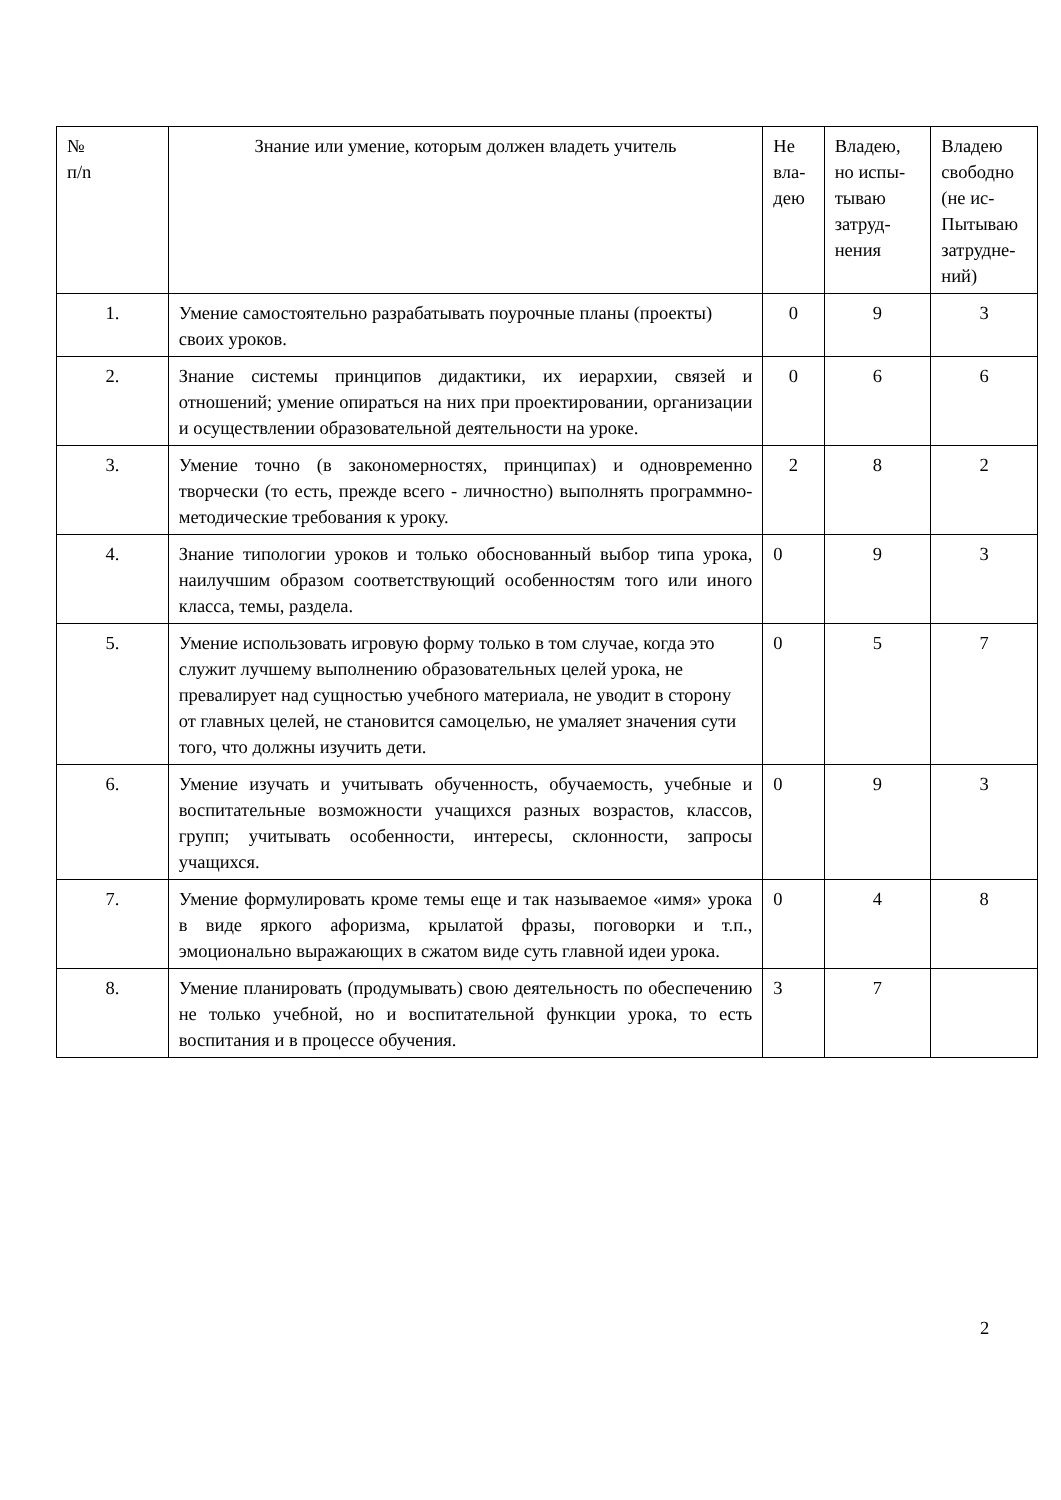| № п/n | Знание или умение, которым должен владеть учитель | Не вла-дею | Владею, но испы-тываю затруд-нения | Владею свободно (не ис-Пытываю затрудне-ний) |
| --- | --- | --- | --- | --- |
| 1. | Умение самостоятельно разрабатывать поурочные планы (проекты) своих уроков. | 0 | 9 | 3 |
| 2. | Знание системы принципов дидактики, их иерархии, связей и отношений; умение опираться на них при проектировании, организации и осуществлении образовательной деятельности на уроке. | 0 | 6 | 6 |
| 3. | Умение точно (в закономерностях, принципах) и одновременно творчески (то есть, прежде всего - личностно) выполнять программно-методические требования к уроку. | 2 | 8 | 2 |
| 4. | Знание типологии уроков и только обоснованный выбор типа урока, наилучшим образом соответствующий особенностям того или иного класса, темы, раздела. | 0 | 9 | 3 |
| 5. | Умение использовать игровую форму только в том случае, когда это служит лучшему выполнению образовательных целей урока, не превалирует над сущностью учебного материала, не уводит в сторону от главных целей, не становится самоцелью, не умаляет значения сути того, что должны изучить дети. | 0 | 5 | 7 |
| 6. | Умение изучать и учитывать обученность, обучаемость, учебные и воспитательные возможности учащихся разных возрастов, классов, групп; учитывать особенности, интересы, склонности, запросы учащихся. | 0 | 9 | 3 |
| 7. | Умение формулировать кроме темы еще и так называемое «имя» урока в виде яркого афоризма, крылатой фразы, поговорки и т.п., эмоционально выражающих в сжатом виде суть главной идеи урока. | 0 | 4 | 8 |
| 8. | Умение планировать (продумывать) свою деятельность по обеспечению не только учебной, но и воспитательной функции урока, то есть воспитания и в процессе обучения. | 3 | 7 | |
2